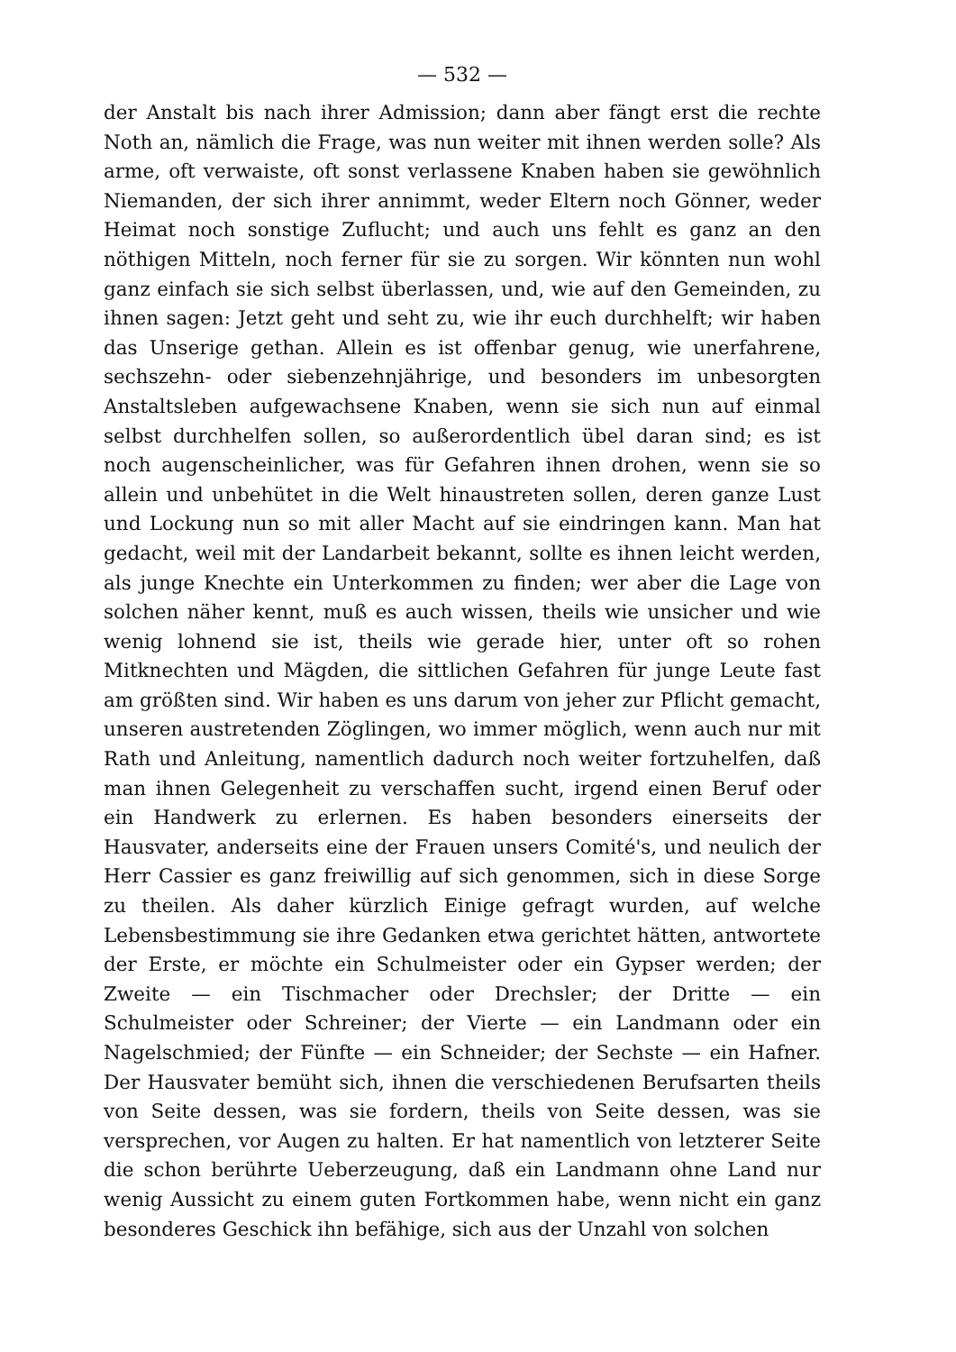— 532 —
der Anstalt bis nach ihrer Admission; dann aber fängt erst die rechte Noth an, nämlich die Frage, was nun weiter mit ihnen werden solle? Als arme, oft verwaiste, oft sonst verlassene Knaben haben sie gewöhnlich Niemanden, der sich ihrer annimmt, weder Eltern noch Gönner, weder Heimat noch sonstige Zuflucht; und auch uns fehlt es ganz an den nöthigen Mitteln, noch ferner für sie zu sorgen. Wir könnten nun wohl ganz einfach sie sich selbst überlassen, und, wie auf den Gemeinden, zu ihnen sagen: Jetzt geht und seht zu, wie ihr euch durchhelft; wir haben das Unserige gethan. Allein es ist offenbar genug, wie unerfahrene, sechszehn- oder siebenzehnjährige, und besonders im unbesorgten Anstaltsleben aufgewachsene Knaben, wenn sie sich nun auf einmal selbst durchhelfen sollen, so außerordentlich übel daran sind; es ist noch augenscheinlicher, was für Gefahren ihnen drohen, wenn sie so allein und unbehütet in die Welt hinaustreten sollen, deren ganze Lust und Lockung nun so mit aller Macht auf sie eindringen kann. Man hat gedacht, weil mit der Landarbeit bekannt, sollte es ihnen leicht werden, als junge Knechte ein Unterkommen zu finden; wer aber die Lage von solchen näher kennt, muß es auch wissen, theils wie unsicher und wie wenig lohnend sie ist, theils wie gerade hier, unter oft so rohen Mitknechten und Mägden, die sittlichen Gefahren für junge Leute fast am größten sind. Wir haben es uns darum von jeher zur Pflicht gemacht, unseren austretenden Zöglingen, wo immer möglich, wenn auch nur mit Rath und Anleitung, namentlich dadurch noch weiter fortzuhelfen, daß man ihnen Gelegenheit zu verschaffen sucht, irgend einen Beruf oder ein Handwerk zu erlernen. Es haben besonders einerseits der Hausvater, anderseits eine der Frauen unsers Comité's, und neulich der Herr Cassier es ganz freiwillig auf sich genommen, sich in diese Sorge zu theilen. Als daher kürzlich Einige gefragt wurden, auf welche Lebensbestimmung sie ihre Gedanken etwa gerichtet hätten, antwortete der Erste, er möchte ein Schulmeister oder ein Gypser werden; der Zweite — ein Tischmacher oder Drechsler; der Dritte — ein Schulmeister oder Schreiner; der Vierte — ein Landmann oder ein Nagelschmied; der Fünfte — ein Schneider; der Sechste — ein Hafner. Der Hausvater bemüht sich, ihnen die verschiedenen Berufsarten theils von Seite dessen, was sie fordern, theils von Seite dessen, was sie versprechen, vor Augen zu halten. Er hat namentlich von letzterer Seite die schon berührte Ueberzeugung, daß ein Landmann ohne Land nur wenig Aussicht zu einem guten Fortkommen habe, wenn nicht ein ganz besonderes Geschick ihn befähige, sich aus der Unzahl von solchen